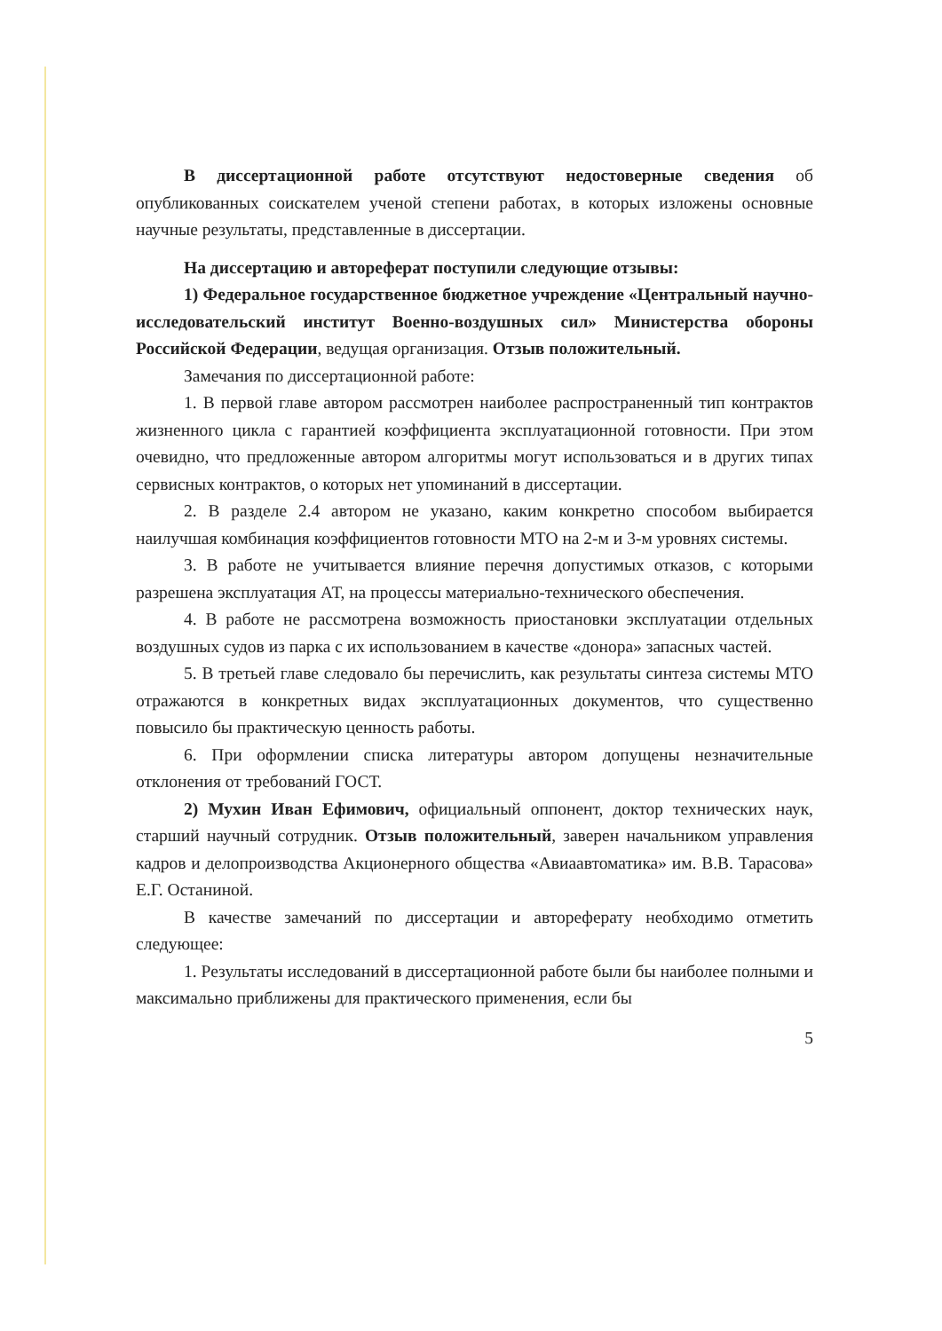В диссертационной работе отсутствуют недостоверные сведения об опубликованных соискателем ученой степени работах, в которых изложены основные научные результаты, представленные в диссертации.
На диссертацию и автореферат поступили следующие отзывы:
1) Федеральное государственное бюджетное учреждение «Центральный научно-исследовательский институт Военно-воздушных сил» Министерства обороны Российской Федерации, ведущая организация. Отзыв положительный.
Замечания по диссертационной работе:
1. В первой главе автором рассмотрен наиболее распространенный тип контрактов жизненного цикла с гарантией коэффициента эксплуатационной готовности. При этом очевидно, что предложенные автором алгоритмы могут использоваться и в других типах сервисных контрактов, о которых нет упоминаний в диссертации.
2. В разделе 2.4 автором не указано, каким конкретно способом выбирается наилучшая комбинация коэффициентов готовности МТО на 2-м и 3-м уровнях системы.
3. В работе не учитывается влияние перечня допустимых отказов, с которыми разрешена эксплуатация АТ, на процессы материально-технического обеспечения.
4. В работе не рассмотрена возможность приостановки эксплуатации отдельных воздушных судов из парка с их использованием в качестве «донора» запасных частей.
5. В третьей главе следовало бы перечислить, как результаты синтеза системы МТО отражаются в конкретных видах эксплуатационных документов, что существенно повысило бы практическую ценность работы.
6. При оформлении списка литературы автором допущены незначительные отклонения от требований ГОСТ.
2) Мухин Иван Ефимович, официальный оппонент, доктор технических наук, старший научный сотрудник. Отзыв положительный, заверен начальником управления кадров и делопроизводства Акционерного общества «Авиаавтоматика» им. В.В. Тарасова» Е.Г. Останиной.
В качестве замечаний по диссертации и автореферату необходимо отметить следующее:
1. Результаты исследований в диссертационной работе были бы наиболее полными и максимально приближены для практического применения, если бы
5